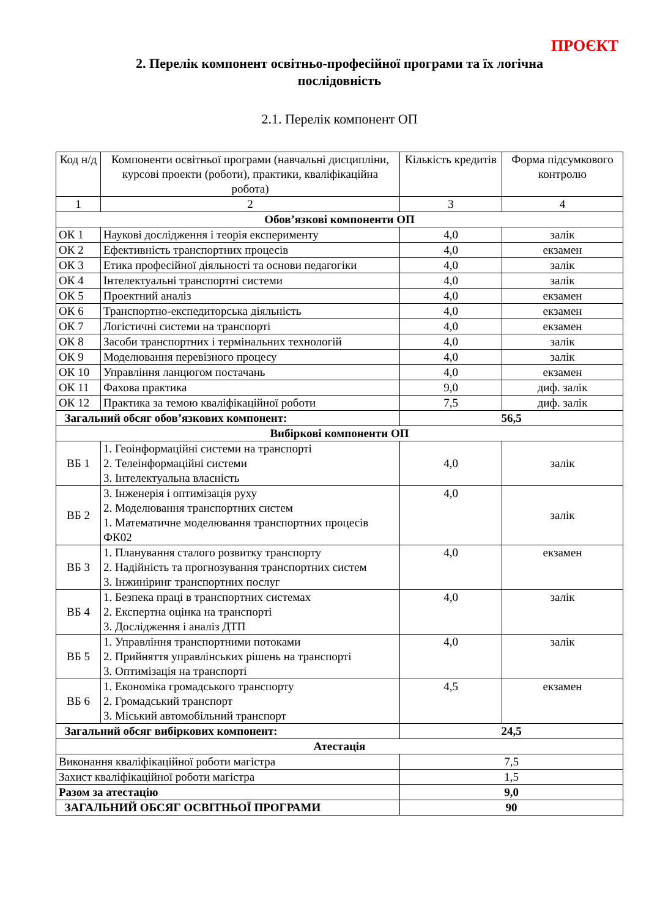ПРОЄКТ
2. Перелік компонент освітньо-професійної програми та їх логічна
послідовність
2.1. Перелік компонент ОП
| Код н/д | Компоненти освітньої програми (навчальні дисципліни, курсові проекти (роботи), практики, кваліфікаційна робота) | Кількість кредитів | Форма підсумкового контролю |
| --- | --- | --- | --- |
| 1 | 2 | 3 | 4 |
| Обов’язкові компоненти ОП | | | |
| ОК 1 | Наукові дослідження і теорія експерименту | 4,0 | залік |
| ОК 2 | Ефективність транспортних процесів | 4,0 | екзамен |
| ОК 3 | Етика професійної діяльності та основи педагогіки | 4,0 | залік |
| ОК 4 | Інтелектуальні транспортні системи | 4,0 | залік |
| ОК 5 | Проектний аналіз | 4,0 | екзамен |
| ОК 6 | Транспортно-експедиторська діяльність | 4,0 | екзамен |
| ОК 7 | Логістичні системи на транспорті | 4,0 | екзамен |
| ОК 8 | Засоби транспортних і термінальних технологій | 4,0 | залік |
| ОК 9 | Моделювання перевізного процесу | 4,0 | залік |
| ОК 10 | Управління ланцюгом постачань | 4,0 | екзамен |
| ОК 11 | Фахова практика | 9,0 | диф. залік |
| ОК 12 | Практика за темою кваліфікаційної роботи | 7,5 | диф. залік |
| Загальний обсяг обов’язкових компонент: | | 56,5 | |
| Вибіркові компоненти ОП | | | |
| ВБ 1 | 1. Геоінформаційні системи на транспорті 2. Телеінформаційні системи 3. Інтелектуальна власність | 4,0 | залік |
| ВБ 2 | 3. Інженерія і оптимізація руху 2. Моделювання транспортних систем 1. Математичне моделювання транспортних процесів ФК02 | 4,0 | залік |
| ВБ 3 | 1. Планування сталого розвитку транспорту 2. Надійність та прогнозування транспортних систем 3. Інжиніринг транспортних послуг | 4,0 | екзамен |
| ВБ 4 | 1. Безпека праці в транспортних системах 2. Експертна оцінка на транспорті 3. Дослідження і аналіз ДТП | 4,0 | залік |
| ВБ 5 | 1. Управління транспортними потоками 2. Прийняття управлінських рішень на транспорті 3. Оптимізація на транспорті | 4,0 | залік |
| ВБ 6 | 1. Економіка громадського транспорту 2. Громадський транспорт 3. Міський автомобільний транспорт | 4,5 | екзамен |
| Загальний обсяг вибіркових компонент: | | 24,5 | |
| Атестація | | | |
| Виконання кваліфікаційної роботи магістра | | 7,5 | |
| Захист кваліфікаційної роботи магістра | | 1,5 | |
| Разом за атестацію | | 9,0 | |
| ЗАГАЛЬНИЙ ОБСЯГ ОСВІТНЬОЇ ПРОГРАМИ | | 90 | |